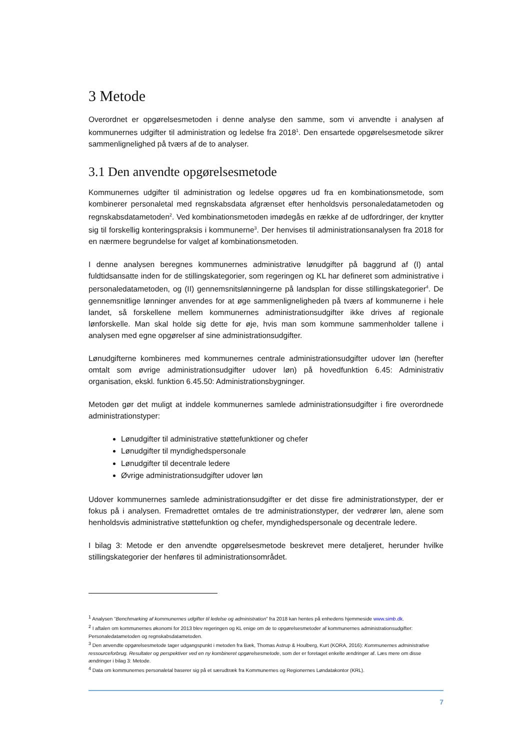3 Metode
Overordnet er opgørelsesmetoden i denne analyse den samme, som vi anvendte i analysen af kommunernes udgifter til administration og ledelse fra 2018<sup>1</sup>. Den ensartede opgørelsesmetode sikrer sammenlignelighed på tværs af de to analyser.
3.1 Den anvendte opgørelsesmetode
Kommunernes udgifter til administration og ledelse opgøres ud fra en kombinationsmetode, som kombinerer personaletal med regnskabsdata afgrænset efter henholdsvis personaledatametoden og regnskabsdatametoden<sup>2</sup>. Ved kombinationsmetoden imødegås en række af de udfordringer, der knytter sig til forskellig konteringspraksis i kommunerne<sup>3</sup>. Der henvises til administrationsanalysen fra 2018 for en nærmere begrundelse for valget af kombinationsmetoden.
I denne analysen beregnes kommunernes administrative lønudgifter på baggrund af (I) antal fuldtidsansatte inden for de stillingskategorier, som regeringen og KL har defineret som administrative i personaledatametoden, og (II) gennemsnitslønningerne på landsplan for disse stillingskategorier<sup>4</sup>. De gennemsnitlige lønninger anvendes for at øge sammenligneligheden på tværs af kommunerne i hele landet, så forskellene mellem kommunernes administrationsudgifter ikke drives af regionale lønforskelle. Man skal holde sig dette for øje, hvis man som kommune sammenholder tallene i analysen med egne opgørelser af sine administrationsudgifter.
Lønudgifterne kombineres med kommunernes centrale administrationsudgifter udover løn (herefter omtalt som øvrige administrationsudgifter udover løn) på hovedfunktion 6.45: Administrativ organisation, ekskl. funktion 6.45.50: Administrationsbygninger.
Metoden gør det muligt at inddele kommunernes samlede administrationsudgifter i fire overordnede administrationstyper:
Lønudgifter til administrative støttefunktioner og chefer
Lønudgifter til myndighedspersonale
Lønudgifter til decentrale ledere
Øvrige administrationsudgifter udover løn
Udover kommunernes samlede administrationsudgifter er det disse fire administrationstyper, der er fokus på i analysen. Fremadrettet omtales de tre administrationstyper, der vedrører løn, alene som henholdsvis administrative støttefunktion og chefer, myndighedspersonale og decentrale ledere.
I bilag 3: Metode er den anvendte opgørelsesmetode beskrevet mere detaljeret, herunder hvilke stillingskategorier der henføres til administrationsområdet.
<sup>1</sup> Analysen ”Benchmarking af kommunernes udgifter til ledelse og administration” fra 2018 kan hentes på enhedens hjemmeside www.simb.dk.
<sup>2</sup> I aftalen om kommunernes økonomi for 2013 blev regeringen og KL enige om de to opgørelsesmetoder af kommunernes administrationsudgifter: Personaledatametoden og regnskabsdatametoden.
<sup>3</sup> Den anvendte opgørelsesmetode tager udgangspunkt i metoden fra Bæk, Thomas Astrup & Houlberg, Kurt (KORA, 2016): Kommunernes administrative ressourceforbrug. Resultater og perspektiver ved en ny kombineret opgørelsesmetode, som der er foretaget enkelte ændringer af. Læs mere om disse ændringer i bilag 3: Metode.
<sup>4</sup> Data om kommunernes personaletal baserer sig på et særudtræk fra Kommunernes og Regionernes Løndatakontor (KRL).
7